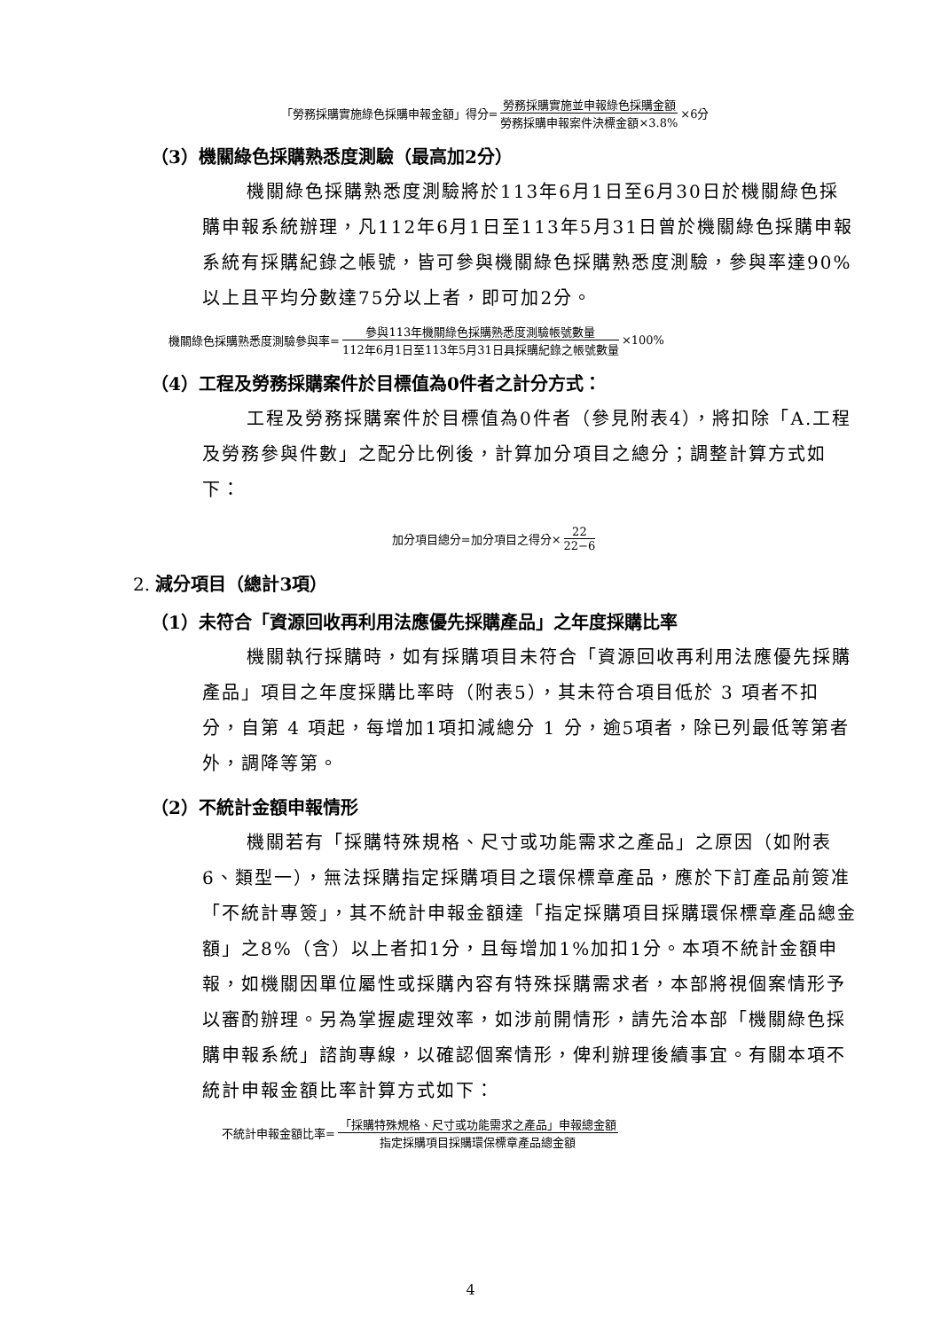「勞務採購實施綠色採購申報金額」得分= 勞務採購實施並申報綠色採購金額 勞務採購申報案件決標金額×3.8% ×6分
（3）機關綠色採購熟悉度測驗（最高加2分）
機關綠色採購熟悉度測驗將於113年6月1日至6月30日於機關綠色採購申報系統辦理，凡112年6月1日至113年5月31日曾於機關綠色採購申報系統有採購紀錄之帳號，皆可參與機關綠色採購熟悉度測驗，參與率達90%以上且平均分數達75分以上者，即可加2分。
機關綠色採購熟悉度測驗參與率= 參與113年機關綠色採購熟悉度測驗帳號數量 112年6月1日至113年5月31日具採購紀錄之帳號數量 ×100%
（4）工程及勞務採購案件於目標值為0件者之計分方式：
工程及勞務採購案件於目標值為0件者（參見附表4），將扣除「A.工程及勞務參與件數」之配分比例後，計算加分項目之總分；調整計算方式如下：
加分項目總分=加分項目之得分× 22 22−6
2. 減分項目（總計3項）
（1）未符合「資源回收再利用法應優先採購產品」之年度採購比率
機關執行採購時，如有採購項目未符合「資源回收再利用法應優先採購產品」項目之年度採購比率時（附表5），其未符合項目低於 3 項者不扣分，自第 4 項起，每增加1項扣減總分 1 分，逾5項者，除已列最低等第者外，調降等第。
（2）不統計金額申報情形
機關若有「採購特殊規格、尺寸或功能需求之產品」之原因（如附表6、類型一），無法採購指定採購項目之環保標章產品，應於下訂產品前簽准「不統計專簽」，其不統計申報金額達「指定採購項目採購環保標章產品總金額」之8%（含）以上者扣1分，且每增加1%加扣1分。本項不統計金額申報，如機關因單位屬性或採購內容有特殊採購需求者，本部將視個案情形予以審酌辦理。另為掌握處理效率，如涉前開情形，請先洽本部「機關綠色採購申報系統」諮詢專線，以確認個案情形，俾利辦理後續事宜。有關本項不統計申報金額比率計算方式如下：
不統計申報金額比率= 「採購特殊規格、尺寸或功能需求之產品」申報總金額 指定採購項目採購環保標章產品總金額
4